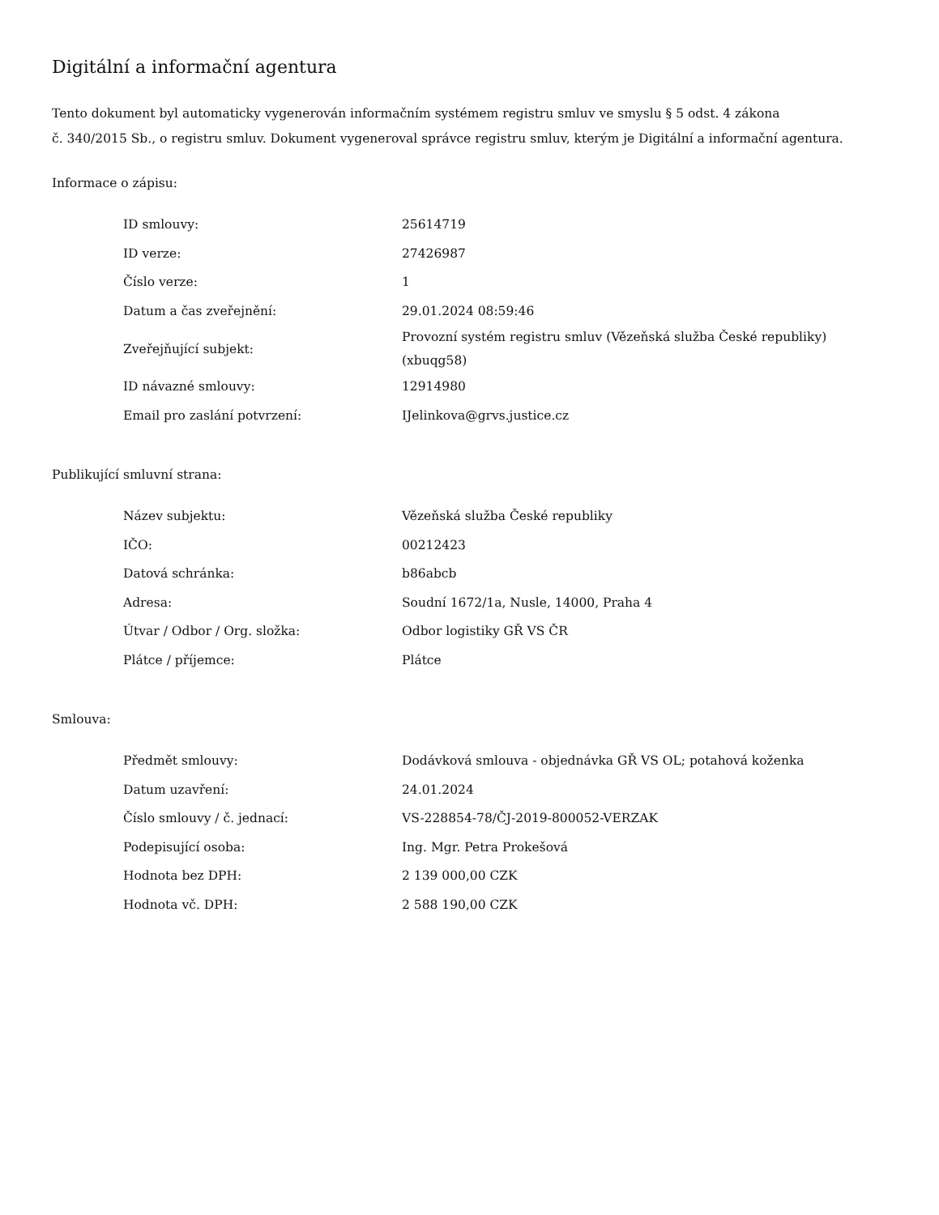Digitální a informační agentura
Tento dokument byl automaticky vygenerován informačním systémem registru smluv ve smyslu § 5 odst. 4 zákona
č. 340/2015 Sb., o registru smluv. Dokument vygeneroval správce registru smluv, kterým je Digitální a informační agentura.
Informace o zápisu:
| ID smlouvy: | 25614719 |
| ID verze: | 27426987 |
| Číslo verze: | 1 |
| Datum a čas zveřejnění: | 29.01.2024 08:59:46 |
| Zveřejňující subjekt: | Provozní systém registru smluv (Vězeňská služba České republiky) (xbuqg58) |
| ID návazné smlouvy: | 12914980 |
| Email pro zaslání potvrzení: | IJelinkova@grvs.justice.cz |
Publikující smluvní strana:
| Název subjektu: | Vězeňská služba České republiky |
| IČO: | 00212423 |
| Datová schránka: | b86abcb |
| Adresa: | Soudní 1672/1a, Nusle, 14000, Praha 4 |
| Útvar / Odbor / Org. složka: | Odbor logistiky GŘ VS ČR |
| Plátce / příjemce: | Plátce |
Smlouva:
| Předmět smlouvy: | Dodávková smlouva - objednávka GŘ VS OL; potahová koženka |
| Datum uzavření: | 24.01.2024 |
| Číslo smlouvy / č. jednací: | VS-228854-78/ČJ-2019-800052-VERZAK |
| Podepisující osoba: | Ing. Mgr. Petra Prokešová |
| Hodnota bez DPH: | 2 139 000,00 CZK |
| Hodnota vč. DPH: | 2 588 190,00 CZK |